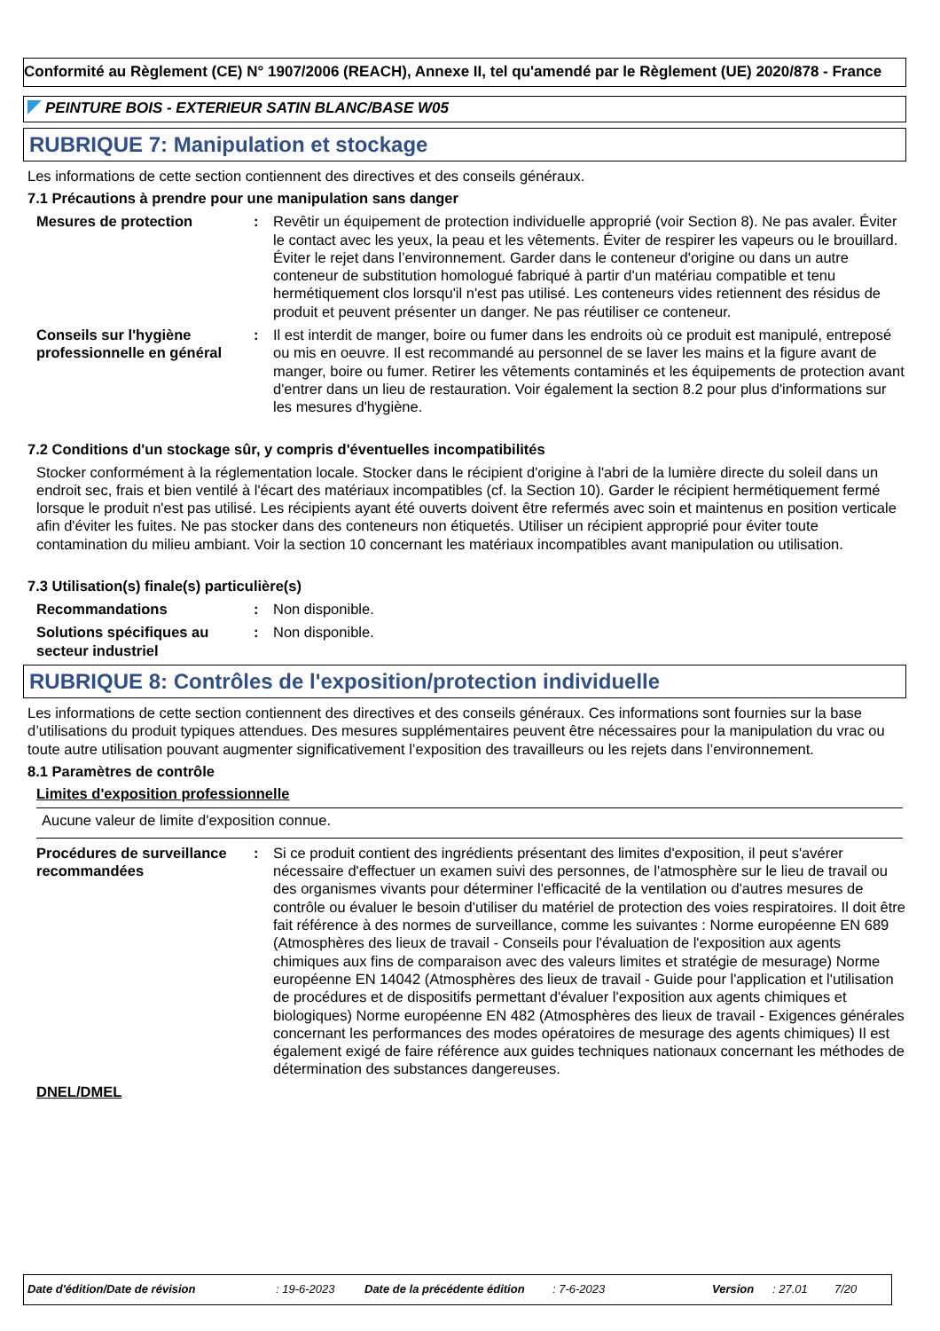Conformité au Règlement (CE) N° 1907/2006 (REACH), Annexe II, tel qu'amendé par le Règlement (UE) 2020/878 - France
PEINTURE BOIS - EXTERIEUR SATIN BLANC/BASE W05
RUBRIQUE 7: Manipulation et stockage
Les informations de cette section contiennent des directives et des conseils généraux.
7.1 Précautions à prendre pour une manipulation sans danger
Mesures de protection : Revêtir un équipement de protection individuelle approprié (voir Section 8). Ne pas avaler. Éviter le contact avec les yeux, la peau et les vêtements. Éviter de respirer les vapeurs ou le brouillard. Éviter le rejet dans l’environnement. Garder dans le conteneur d'origine ou dans un autre conteneur de substitution homologué fabriqué à partir d'un matériau compatible et tenu hermétiquement clos lorsqu'il n'est pas utilisé. Les conteneurs vides retiennent des résidus de produit et peuvent présenter un danger. Ne pas réutiliser ce conteneur.
Conseils sur l'hygiène professionnelle en général
: Il est interdit de manger, boire ou fumer dans les endroits où ce produit est manipulé, entreposé ou mis en oeuvre. Il est recommandé au personnel de se laver les mains et la figure avant de manger, boire ou fumer. Retirer les vêtements contaminés et les équipements de protection avant d'entrer dans un lieu de restauration. Voir également la section 8.2 pour plus d'informations sur les mesures d'hygiène.
7.2 Conditions d'un stockage sûr, y compris d'éventuelles incompatibilités
Stocker conformément à la réglementation locale. Stocker dans le récipient d'origine à l'abri de la lumière directe du soleil dans un endroit sec, frais et bien ventilé à l'écart des matériaux incompatibles (cf. la Section 10). Garder le récipient hermétiquement fermé lorsque le produit n'est pas utilisé. Les récipients ayant été ouverts doivent être refermés avec soin et maintenus en position verticale afin d'éviter les fuites. Ne pas stocker dans des conteneurs non étiquetés. Utiliser un récipient approprié pour éviter toute contamination du milieu ambiant. Voir la section 10 concernant les matériaux incompatibles avant manipulation ou utilisation.
7.3 Utilisation(s) finale(s) particulière(s)
Recommandations : Non disponible.
Solutions spécifiques au secteur industriel
: Non disponible.
RUBRIQUE 8: Contrôles de l'exposition/protection individuelle
Les informations de cette section contiennent des directives et des conseils généraux. Ces informations sont fournies sur la base d’utilisations du produit typiques attendues. Des mesures supplémentaires peuvent être nécessaires pour la manipulation du vrac ou toute autre utilisation pouvant augmenter significativement l’exposition des travailleurs ou les rejets dans l’environnement.
8.1 Paramètres de contrôle
Limites d'exposition professionnelle
Aucune valeur de limite d'exposition connue.
Procédures de surveillance recommandées
: Si ce produit contient des ingrédients présentant des limites d'exposition, il peut s'avérer nécessaire d'effectuer un examen suivi des personnes, de l'atmosphère sur le lieu de travail ou des organismes vivants pour déterminer l'efficacité de la ventilation ou d'autres mesures de contrôle ou évaluer le besoin d'utiliser du matériel de protection des voies respiratoires. Il doit être fait référence à des normes de surveillance, comme les suivantes : Norme européenne EN 689 (Atmosphères des lieux de travail - Conseils pour l'évaluation de l'exposition aux agents chimiques aux fins de comparaison avec des valeurs limites et stratégie de mesurage) Norme européenne EN 14042 (Atmosphères des lieux de travail - Guide pour l'application et l'utilisation de procédures et de dispositifs permettant d'évaluer l'exposition aux agents chimiques et biologiques) Norme européenne EN 482 (Atmosphères des lieux de travail - Exigences générales concernant les performances des modes opératoires de mesurage des agents chimiques) Il est également exigé de faire référence aux guides techniques nationaux concernant les méthodes de détermination des substances dangereuses.
DNEL/DMEL
Date d'édition/Date de révision: 19-6-2023 Date de la précédente édition: 7-6-2023 Version: 27.01 7/20